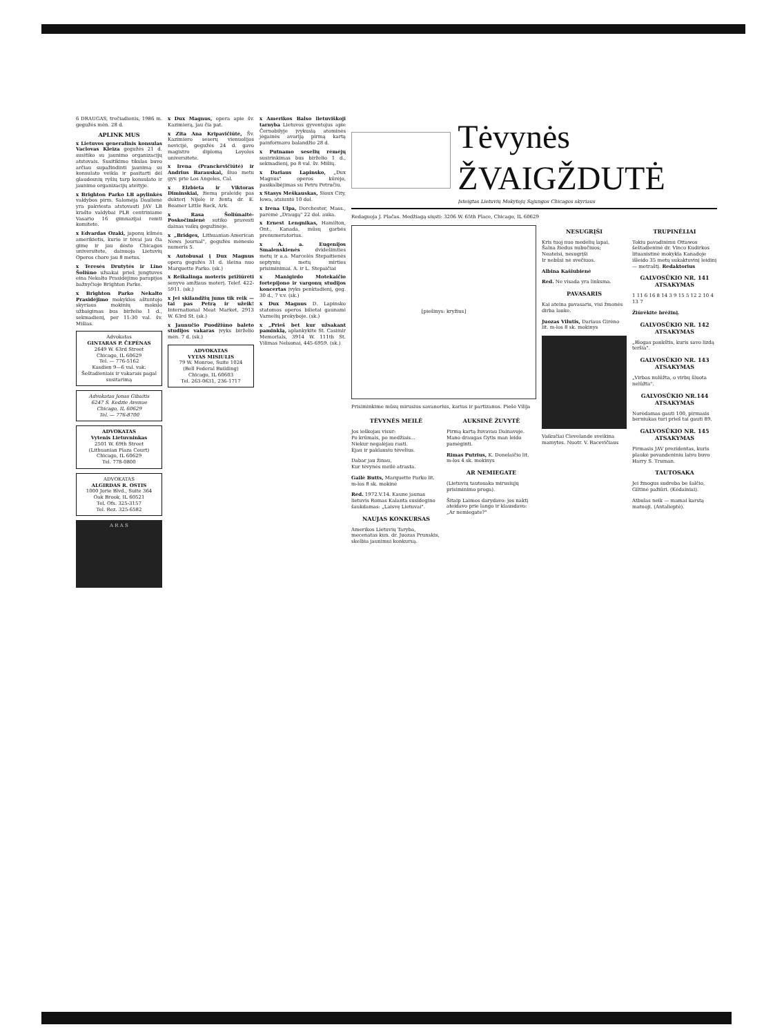6 DRAUGAS, trečiadienis, 1986 m. gegužės mėn. 28 d.
APLINK MUS
x Lietuvos generalinis konsulas Vaclovas Kleiza gegužės 21 d. susitiko su jaunimo organizacijų atstovais. Susitikimo tikslas buvo arčiau supažindinti jaunimą su konsulato veikla ir pasitarti dėl glaudesnių ryšių tarp konsulato ir jaunimo organizacijų ateityje.
x Brighton Parko LB apylinkės valdybos pirm. Salomėja Daulienė yra pakviesta atstovauti JAV LB krašto valdybai PLB centriniame Vasario 16 gimnazijai remti komitete.
x Edvardas Ozaki, japonų kilmės amerikietis, kurio ir tėvai jau čia gimę ir jau dėsto Chicagos universitete, dainuoja Lietuvių Operos chore jau 8 metus.
x Teresės Drutytės ir Lino Šoliūno užsakai prieš jungtuves eina Nekalto Prasidėjimo parapijos bažnyčioje Brighton Parke.
x Brighton Parko Nekalto Prasidėjimo mokyklos aštuntojo skyriaus mokinių mokslo užbaigimas bus birželio 1 d., sekmadienį, per 11:30 val. šv. Mišias.
Advokatas
GINTARAS P. ČEPĖNAS
2649 W. 63rd Street
Chicago, IL 60629
Tel. — 776-5162
Kasdien 9—6 val. vak.
Šeštadieniais ir vakarais pagal susitarimą
Advokatas Jonas Gibaitis
6247 S. Kedzie Avenue
Chicago, IL 60629
Tel. — 776-8700
ADVOKATAS
Vytenis Lietuvninkas
2501 W. 69th Street
(Lithuanian Plaza Court)
Chicago, IL 60629
Tel. 778-0800
ADVOKATAS
ALGIRDAS R. OSTIS
1000 Jorie Blvd., Suite 364
Oak Brook, IL 60521
Tel. Ofs. 325-3157
Tel. Rez. 325-6582
A R A S
x Dux Magnus, opera apie šv. Kazimierą, jau čia pat.
x Zita Ana Kripavičiūtė, Šv. Kazimiero seserų vienuolijos novicijė, gegužės 24 d. gavo magistro diplomą Loyolos universitete.
x Irena (Pranckevičiūtė) ir Andrius Barauskai, šiuo metu gyv. prie Los Angeles, Cal.
x Elzbieta ir Viktoras Diminskiai, žiemą praleidę pas dukterį Nijolę ir žentą dr. E. Beamer Little Rock, Ark.
x Rasa Šoliūnaitė-Poskočimienė sutiko pravesti dainas vaikų gegužinėje.
x „Bridges, Lithuanian-American News Journal", gegužės mėnesio numeris 5.
x Autobusai į Dux Magnus operą gegužės 31 d. išeina nuo Marquette Parko. (sk.)
x Reikalinga moteris prižiūrėti senyvo amžiaus moterį. Telef. 422-5911. (sk.)
x Jei skilandžių jums tik reik — tai pas Petrą ir užeik! International Meat Market, 2913 W. 63rd St. (sk.)
x Jaunučio Puodžiūno baleto studijos vakaras įvyks birželio mėn. 7 d. (sk.)
ADVOKATAS
VYTAS MISIULIS
79 W. Monroe, Suite 1024
(Bell Federal Building)
Chicago, IL 60603
Tel. 263-0631, 236-1717
x Amerikos Balso lietuviškoji tarnyba Lietuvos gyventojus apie Černobilyje įvykusią atominės jėgainės avariją pirmą kartą painformavo balandžio 28 d.
x Putnamo seselių rėmėjų susirinkimas bus birželio 1 d., sekmadienį, po 8 val. šv. Mišių.
x Dariaus Lapinsko, „Dux Magnus" operos kūrėjo, pasikalbėjimas su Petru Petručiu.
x Stasys Meškauskas, Sioux City, Iowa, atsiuntė 10 dol.
x Irena Ulpa, Dorchester, Mass., parėmė „Draugą" 22 dol. auka.
x Ernest Lengnikas, Hamilton, Ont., Kanada, mūsų garbės prenumeratorius.
x A. a. Eugenijos Smalenskienės dvidešimties metų ir a.a. Marcelės Stepaitienės septynių metų mirties prisiminimai. A. ir L. Stepaičiai
x Manigirdo Motekaičio fortepijono ir vargonų studijos koncertas įvyks penktadienį, geg. 30 d., 7 v.v. (sk.)
x Dux Magnus D. Lapinsko statomos operos bilietai gaunami Vaznelių prekyboje. (sk.)
x „Prieš bet kur užsakant paminklą, aplankykite St. Casimir Memorials, 3914 W. 111th St. Vilimas Nelsonai, 445-6959. (sk.)
Tėvynės ŽVAIGŽDUTĖ
Įsteigtas Lietuvių Mokytojų Sąjungos Chicagos skyriaus
Redaguoja J. Plačas. Medžiagą siųsti: 3206 W. 65th Place, Chicago, IL 60629
[piešinys: kryžius]
Prisiminkime mūsų mirusius savanorius, karius ir partizanus. Piešė Vilija
TĖVYNĖS MEILĖ
Jos ieškojau visur:
Po krūmais, po medžiais...
Niekur negalėjau rasti.
Ėjau ir paklausiu tėvelius.
Dabar jau žinau,
Kur tėvynės meilė atrasta.
Gailė Butts, Marquette Parko lit. m-los 8 sk. mokinė
Red. 1972.V.14. Kaune jaunas lietuvis Romas Kalanta susidegino šaukdamas: „Laisvę Lietuvai".
NAUJAS KONKURSAS
Amerikos Lietuvių Taryba, mecenatas kun. dr. Juozas Prunskis, skelbia jaunimui konkursą.
AUKSINĖ ŽUVYTĖ
Pirmą kartą žuvavau Dainavoje. Mano draugas Gytis man leido pamėginti.
Rimas Putrius, K. Donelaičio lit. m-los 4 sk. mokinys
AR NEMIEGATE
(Lietuvių tautosaka mirusiųjų prisiminimo proga).
Šitaip Laimos darydavo: jos naktį ateidavo prie lango ir klausdavo: „Ar nemiegate?"
NESUGRĮŠI
Kris tuoj nuo medelių lapai,
Šalna žiedus nubučiuos;
Neateisi, nesugrįši
Ir nebūsi nė svečiuos.
Albina Kašiubienė
Red. Ne visada yra linksma.
PAVASARIS
Kai ateina pavasaris, visi žmonės dirba lauke.
Juozas Vilutis, Dariaus Girėno lit. m-los 8 sk. mokinys
Vaikučiai Clevelande sveikina mamytes. Nuotr. V. Bacevičiaus
TRUPINĖLIAI
Tokiu pavadinimu Ottawos šeštadieninė dr. Vinco Kudirkos lituanistinė mokykla Kanadoje išleido 35 metų sukaktuvinį leidinį — metraštį. Redaktorius
GALVOSŪKIO NR. 141 ATSAKYMAS
1 11 6 16 8 14 3 9 15 5 12 2 10 4 13 7
Žiūrėkite brėžinį.
GALVOSŪKIO NR. 142 ATSAKYMAS
„Blogas paukštis, kuris savo lizdą teršia".
GALVOSŪKIO NR. 143 ATSAKYMAS
„Virbas nulūžta, o virbų šluota nelūžta".
GALVOSŪKIO NR.144 ATSAKYMAS
Norėdamas gauti 100, pirmasis berniukas turi prieš tai gauti 89.
GALVOSŪKIO NR. 145 ATSAKYMAS
Pirmasis JAV prezidentas, kuris plaukė povandeniniu laivu buvo Harry S. Truman.
TAUTOSAKA
Jei žmogus sudreba be šalčio, Giltinė pažiūri. (Kėdainiai).
Atbulas neik — mamai karstą matuoji. (Antalieptė).